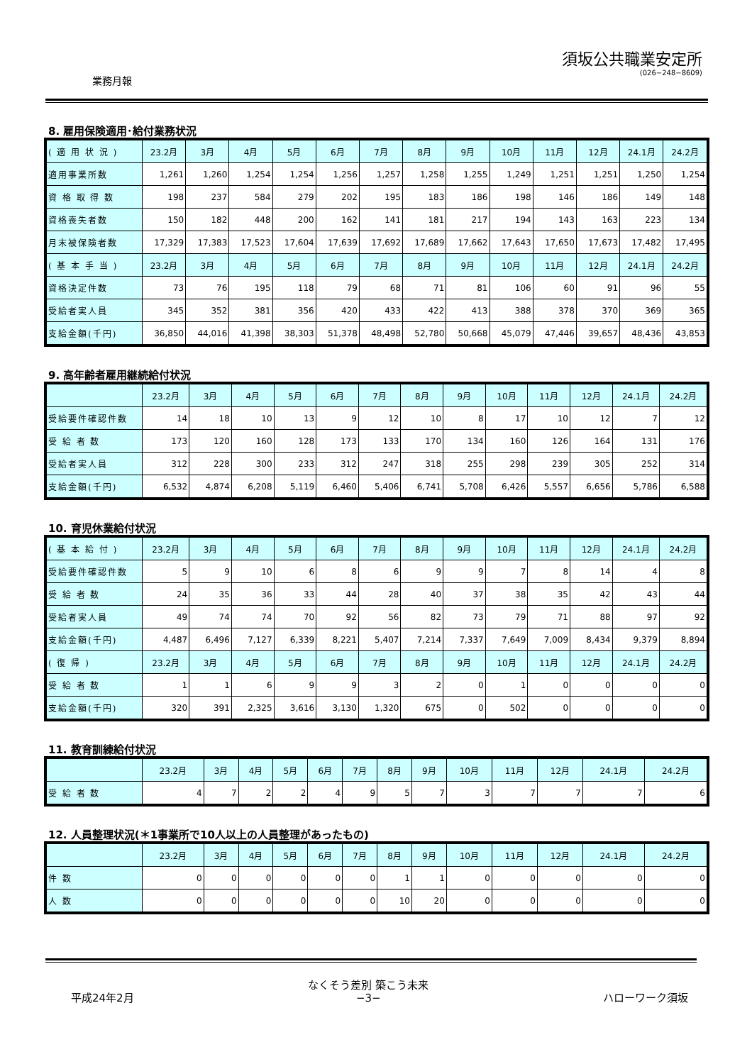業務月報
須坂公共職業安定所
(026−248−8609)
8. 雇用保険適用･給付業務状況
| ( 適 用 状 況 ) | 23.2月 | 3月 | 4月 | 5月 | 6月 | 7月 | 8月 | 9月 | 10月 | 11月 | 12月 | 24.1月 | 24.2月 |
| --- | --- | --- | --- | --- | --- | --- | --- | --- | --- | --- | --- | --- | --- |
| 適用事業所数 | 1,261 | 1,260 | 1,254 | 1,254 | 1,256 | 1,257 | 1,258 | 1,255 | 1,249 | 1,251 | 1,251 | 1,250 | 1,254 |
| 資 格 取 得 数 | 198 | 237 | 584 | 279 | 202 | 195 | 183 | 186 | 198 | 146 | 186 | 149 | 148 |
| 資格喪失者数 | 150 | 182 | 448 | 200 | 162 | 141 | 181 | 217 | 194 | 143 | 163 | 223 | 134 |
| 月末被保険者数 | 17,329 | 17,383 | 17,523 | 17,604 | 17,639 | 17,692 | 17,689 | 17,662 | 17,643 | 17,650 | 17,673 | 17,482 | 17,495 |
| ( 基 本 手 当 ) | 23.2月 | 3月 | 4月 | 5月 | 6月 | 7月 | 8月 | 9月 | 10月 | 11月 | 12月 | 24.1月 | 24.2月 |
| 資格決定件数 | 73 | 76 | 195 | 118 | 79 | 68 | 71 | 81 | 106 | 60 | 91 | 96 | 55 |
| 受給者実人員 | 345 | 352 | 381 | 356 | 420 | 433 | 422 | 413 | 388 | 378 | 370 | 369 | 365 |
| 支給金額(千円) | 36,850 | 44,016 | 41,398 | 38,303 | 51,378 | 48,498 | 52,780 | 50,668 | 45,079 | 47,446 | 39,657 | 48,436 | 43,853 |
9. 高年齢者雇用継続給付状況
| | 23.2月 | 3月 | 4月 | 5月 | 6月 | 7月 | 8月 | 9月 | 10月 | 11月 | 12月 | 24.1月 | 24.2月 |
| --- | --- | --- | --- | --- | --- | --- | --- | --- | --- | --- | --- | --- | --- |
| 受給要件確認件数 | 14 | 18 | 10 | 13 | 9 | 12 | 10 | 8 | 17 | 10 | 12 | 7 | 12 |
| 受 給 者 数 | 173 | 120 | 160 | 128 | 173 | 133 | 170 | 134 | 160 | 126 | 164 | 131 | 176 |
| 受給者実人員 | 312 | 228 | 300 | 233 | 312 | 247 | 318 | 255 | 298 | 239 | 305 | 252 | 314 |
| 支給金額(千円) | 6,532 | 4,874 | 6,208 | 5,119 | 6,460 | 5,406 | 6,741 | 5,708 | 6,426 | 5,557 | 6,656 | 5,786 | 6,588 |
10. 育児休業給付状況
| ( 基 本 給 付 ) | 23.2月 | 3月 | 4月 | 5月 | 6月 | 7月 | 8月 | 9月 | 10月 | 11月 | 12月 | 24.1月 | 24.2月 |
| --- | --- | --- | --- | --- | --- | --- | --- | --- | --- | --- | --- | --- | --- |
| 受給要件確認件数 | 5 | 9 | 10 | 6 | 8 | 6 | 9 | 9 | 7 | 8 | 14 | 4 | 8 |
| 受 給 者 数 | 24 | 35 | 36 | 33 | 44 | 28 | 40 | 37 | 38 | 35 | 42 | 43 | 44 |
| 受給者実人員 | 49 | 74 | 74 | 70 | 92 | 56 | 82 | 73 | 79 | 71 | 88 | 97 | 92 |
| 支給金額(千円) | 4,487 | 6,496 | 7,127 | 6,339 | 8,221 | 5,407 | 7,214 | 7,337 | 7,649 | 7,009 | 8,434 | 9,379 | 8,894 |
| ( 復 帰 ) | 23.2月 | 3月 | 4月 | 5月 | 6月 | 7月 | 8月 | 9月 | 10月 | 11月 | 12月 | 24.1月 | 24.2月 |
| 受 給 者 数 | 1 | 1 | 6 | 9 | 9 | 3 | 2 | 0 | 1 | 0 | 0 | 0 | 0 |
| 支給金額(千円) | 320 | 391 | 2,325 | 3,616 | 3,130 | 1,320 | 675 | 0 | 502 | 0 | 0 | 0 | 0 |
11. 教育訓練給付状況
| | 23.2月 | 3月 | 4月 | 5月 | 6月 | 7月 | 8月 | 9月 | 10月 | 11月 | 12月 | 24.1月 | 24.2月 |
| --- | --- | --- | --- | --- | --- | --- | --- | --- | --- | --- | --- | --- | --- |
| 受 給 者 数 | 4 | 7 | 2 | 2 | 4 | 9 | 5 | 7 | 3 | 7 | 7 | 7 | 6 |
12. 人員整理状況(＊1事業所で10人以上の人員整理があったもの)
| | 23.2月 | 3月 | 4月 | 5月 | 6月 | 7月 | 8月 | 9月 | 10月 | 11月 | 12月 | 24.1月 | 24.2月 |
| --- | --- | --- | --- | --- | --- | --- | --- | --- | --- | --- | --- | --- | --- |
| 件 数 | 0 | 0 | 0 | 0 | 0 | 0 | 1 | 1 | 0 | 0 | 0 | 0 | 0 |
| 人 数 | 0 | 0 | 0 | 0 | 0 | 0 | 10 | 20 | 0 | 0 | 0 | 0 | 0 |
平成24年2月
なくそう差別 築こう未来
−3−
ハローワーク須坂